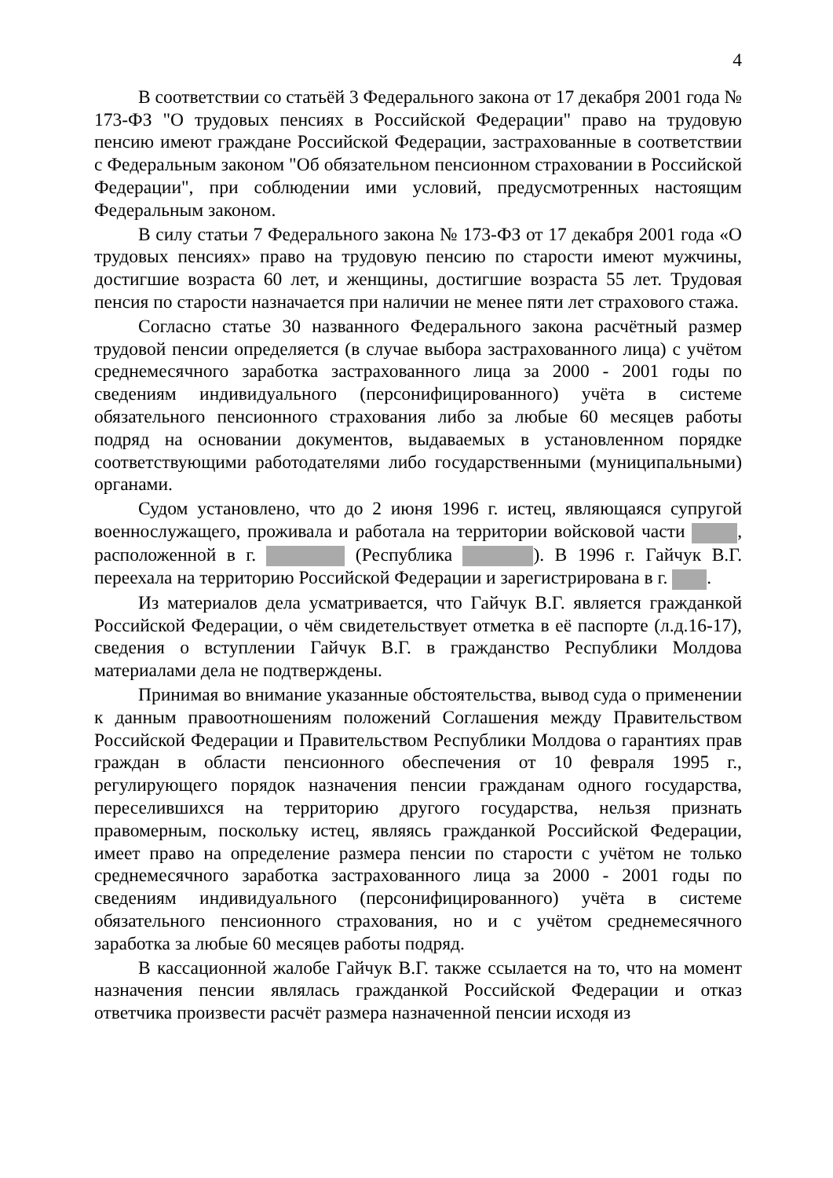4
В соответствии со статьёй 3 Федерального закона от 17 декабря 2001 года № 173-ФЗ "О трудовых пенсиях в Российской Федерации" право на трудовую пенсию имеют граждане Российской Федерации, застрахованные в соответствии с Федеральным законом "Об обязательном пенсионном страховании в Российской Федерации", при соблюдении ими условий, предусмотренных настоящим Федеральным законом.
В силу статьи 7 Федерального закона № 173-ФЗ от 17 декабря 2001 года «О трудовых пенсиях» право на трудовую пенсию по старости имеют мужчины, достигшие возраста 60 лет, и женщины, достигшие возраста 55 лет. Трудовая пенсия по старости назначается при наличии не менее пяти лет страхового стажа.
Согласно статье 30 названного Федерального закона расчётный размер трудовой пенсии определяется (в случае выбора застрахованного лица) с учётом среднемесячного заработка застрахованного лица за 2000 - 2001 годы по сведениям индивидуального (персонифицированного) учёта в системе обязательного пенсионного страхования либо за любые 60 месяцев работы подряд на основании документов, выдаваемых в установленном порядке соответствующими работодателями либо государственными (муниципальными) органами.
Судом установлено, что до 2 июня 1996 г. истец, являющаяся супругой военнослужащего, проживала и работала на территории войсковой части , расположенной в г. (Республика ). В 1996 г. Гайчук В.Г. переехала на территорию Российской Федерации и зарегистрирована в г. .
Из материалов дела усматривается, что Гайчук В.Г. является гражданкой Российской Федерации, о чём свидетельствует отметка в её паспорте (л.д.16-17), сведения о вступлении Гайчук В.Г. в гражданство Республики Молдова материалами дела не подтверждены.
Принимая во внимание указанные обстоятельства, вывод суда о применении к данным правоотношениям положений Соглашения между Правительством Российской Федерации и Правительством Республики Молдова о гарантиях прав граждан в области пенсионного обеспечения от 10 февраля 1995 г., регулирующего порядок назначения пенсии гражданам одного государства, переселившихся на территорию другого государства, нельзя признать правомерным, поскольку истец, являясь гражданкой Российской Федерации, имеет право на определение размера пенсии по старости с учётом не только среднемесячного заработка застрахованного лица за 2000 - 2001 годы по сведениям индивидуального (персонифицированного) учёта в системе обязательного пенсионного страхования, но и с учётом среднемесячного заработка за любые 60 месяцев работы подряд.
В кассационной жалобе Гайчук В.Г. также ссылается на то, что на момент назначения пенсии являлась гражданкой Российской Федерации и отказ ответчика произвести расчёт размера назначенной пенсии исходя из